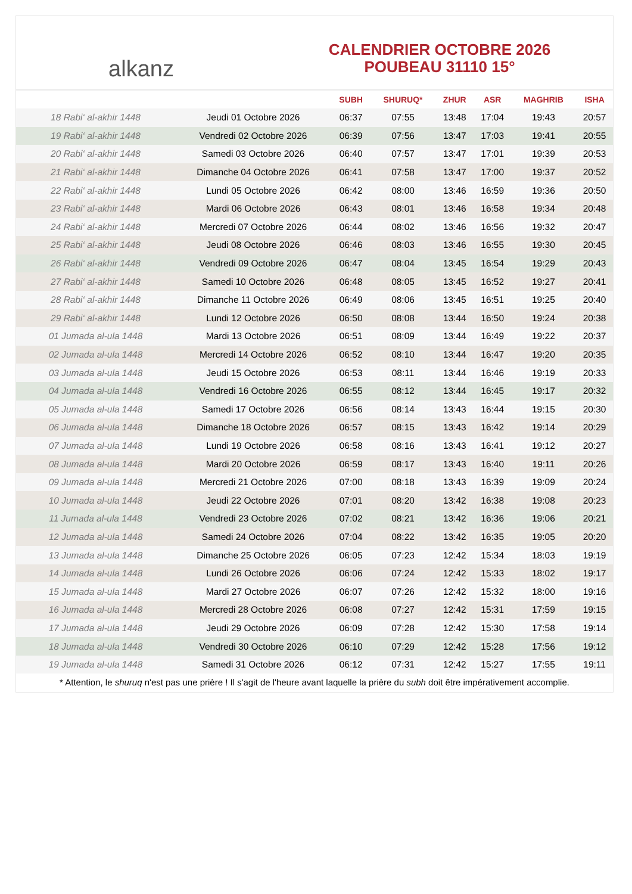alkanz
CALENDRIER OCTOBRE 2026
POUBEAU 31110 15°
| | | SUBH | SHURUQ* | ZHUR | ASR | MAGHRIB | ISHA |
| --- | --- | --- | --- | --- | --- | --- | --- |
| 18 Rabi‘ al-akhir 1448 | Jeudi 01 Octobre 2026 | 06:37 | 07:55 | 13:48 | 17:04 | 19:43 | 20:57 |
| 19 Rabi‘ al-akhir 1448 | Vendredi 02 Octobre 2026 | 06:39 | 07:56 | 13:47 | 17:03 | 19:41 | 20:55 |
| 20 Rabi‘ al-akhir 1448 | Samedi 03 Octobre 2026 | 06:40 | 07:57 | 13:47 | 17:01 | 19:39 | 20:53 |
| 21 Rabi‘ al-akhir 1448 | Dimanche 04 Octobre 2026 | 06:41 | 07:58 | 13:47 | 17:00 | 19:37 | 20:52 |
| 22 Rabi‘ al-akhir 1448 | Lundi 05 Octobre 2026 | 06:42 | 08:00 | 13:46 | 16:59 | 19:36 | 20:50 |
| 23 Rabi‘ al-akhir 1448 | Mardi 06 Octobre 2026 | 06:43 | 08:01 | 13:46 | 16:58 | 19:34 | 20:48 |
| 24 Rabi‘ al-akhir 1448 | Mercredi 07 Octobre 2026 | 06:44 | 08:02 | 13:46 | 16:56 | 19:32 | 20:47 |
| 25 Rabi‘ al-akhir 1448 | Jeudi 08 Octobre 2026 | 06:46 | 08:03 | 13:46 | 16:55 | 19:30 | 20:45 |
| 26 Rabi‘ al-akhir 1448 | Vendredi 09 Octobre 2026 | 06:47 | 08:04 | 13:45 | 16:54 | 19:29 | 20:43 |
| 27 Rabi‘ al-akhir 1448 | Samedi 10 Octobre 2026 | 06:48 | 08:05 | 13:45 | 16:52 | 19:27 | 20:41 |
| 28 Rabi‘ al-akhir 1448 | Dimanche 11 Octobre 2026 | 06:49 | 08:06 | 13:45 | 16:51 | 19:25 | 20:40 |
| 29 Rabi‘ al-akhir 1448 | Lundi 12 Octobre 2026 | 06:50 | 08:08 | 13:44 | 16:50 | 19:24 | 20:38 |
| 01 Jumada al-ula 1448 | Mardi 13 Octobre 2026 | 06:51 | 08:09 | 13:44 | 16:49 | 19:22 | 20:37 |
| 02 Jumada al-ula 1448 | Mercredi 14 Octobre 2026 | 06:52 | 08:10 | 13:44 | 16:47 | 19:20 | 20:35 |
| 03 Jumada al-ula 1448 | Jeudi 15 Octobre 2026 | 06:53 | 08:11 | 13:44 | 16:46 | 19:19 | 20:33 |
| 04 Jumada al-ula 1448 | Vendredi 16 Octobre 2026 | 06:55 | 08:12 | 13:44 | 16:45 | 19:17 | 20:32 |
| 05 Jumada al-ula 1448 | Samedi 17 Octobre 2026 | 06:56 | 08:14 | 13:43 | 16:44 | 19:15 | 20:30 |
| 06 Jumada al-ula 1448 | Dimanche 18 Octobre 2026 | 06:57 | 08:15 | 13:43 | 16:42 | 19:14 | 20:29 |
| 07 Jumada al-ula 1448 | Lundi 19 Octobre 2026 | 06:58 | 08:16 | 13:43 | 16:41 | 19:12 | 20:27 |
| 08 Jumada al-ula 1448 | Mardi 20 Octobre 2026 | 06:59 | 08:17 | 13:43 | 16:40 | 19:11 | 20:26 |
| 09 Jumada al-ula 1448 | Mercredi 21 Octobre 2026 | 07:00 | 08:18 | 13:43 | 16:39 | 19:09 | 20:24 |
| 10 Jumada al-ula 1448 | Jeudi 22 Octobre 2026 | 07:01 | 08:20 | 13:42 | 16:38 | 19:08 | 20:23 |
| 11 Jumada al-ula 1448 | Vendredi 23 Octobre 2026 | 07:02 | 08:21 | 13:42 | 16:36 | 19:06 | 20:21 |
| 12 Jumada al-ula 1448 | Samedi 24 Octobre 2026 | 07:04 | 08:22 | 13:42 | 16:35 | 19:05 | 20:20 |
| 13 Jumada al-ula 1448 | Dimanche 25 Octobre 2026 | 06:05 | 07:23 | 12:42 | 15:34 | 18:03 | 19:19 |
| 14 Jumada al-ula 1448 | Lundi 26 Octobre 2026 | 06:06 | 07:24 | 12:42 | 15:33 | 18:02 | 19:17 |
| 15 Jumada al-ula 1448 | Mardi 27 Octobre 2026 | 06:07 | 07:26 | 12:42 | 15:32 | 18:00 | 19:16 |
| 16 Jumada al-ula 1448 | Mercredi 28 Octobre 2026 | 06:08 | 07:27 | 12:42 | 15:31 | 17:59 | 19:15 |
| 17 Jumada al-ula 1448 | Jeudi 29 Octobre 2026 | 06:09 | 07:28 | 12:42 | 15:30 | 17:58 | 19:14 |
| 18 Jumada al-ula 1448 | Vendredi 30 Octobre 2026 | 06:10 | 07:29 | 12:42 | 15:28 | 17:56 | 19:12 |
| 19 Jumada al-ula 1448 | Samedi 31 Octobre 2026 | 06:12 | 07:31 | 12:42 | 15:27 | 17:55 | 19:11 |
* Attention, le shuruq n'est pas une prière ! Il s'agit de l'heure avant laquelle la prière du subh doit être impérativement accomplie.